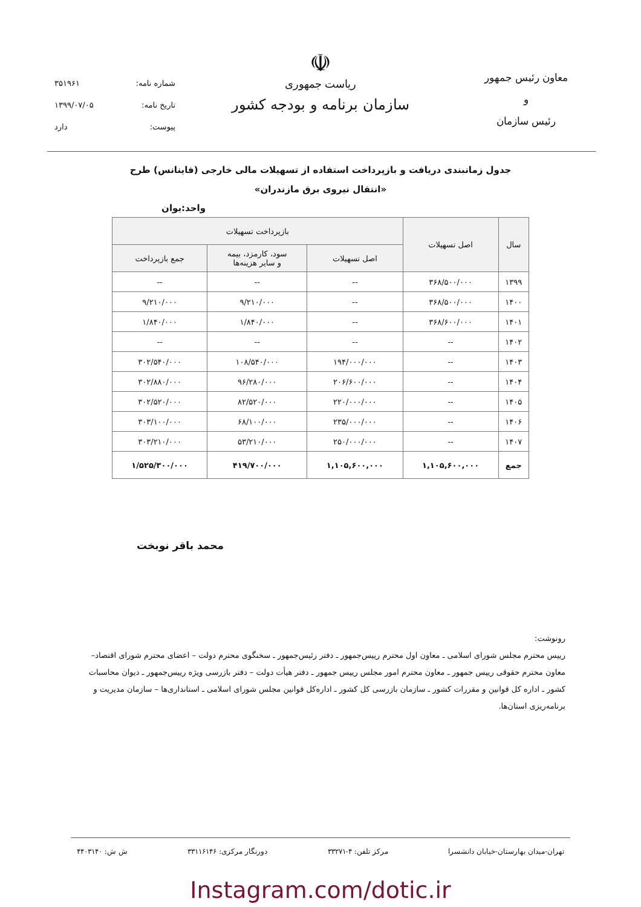معاون رئیس جمهور
و
رئیس سازمان
☫
ریاست جمهوری
سازمان برنامه و بودجه کشور
شماره نامه: ۳۵۱۹۶۱
تاریخ نامه: ۱۳۹۹/۰۷/۰۵
پیوست: دارد
جدول زمانبندی دریافت و بازپرداخت استفاده از تسهیلات مالی خارجی (فاینانس) طرح
«انتقال نیروی برق مازندران»
واحد:یوان
| سال | اصل تسهیلات | بازپرداخت تسهیلات | | |
| --- | --- | --- | --- | --- |
| | | اصل تسهیلات | سود، کارمزد، بیمه و سایر هزینه‌ها | جمع بازپرداخت |
| ۱۳۹۹ | ۳۶۸/۵۰۰/۰۰۰ | -- | -- | -- |
| ۱۴۰۰ | ۳۶۸/۵۰۰/۰۰۰ | -- | ۹/۲۱۰/۰۰۰ | ۹/۲۱۰/۰۰۰ |
| ۱۴۰۱ | ۳۶۸/۶۰۰/۰۰۰ | -- | ۱/۸۴۰/۰۰۰ | ۱/۸۴۰/۰۰۰ |
| ۱۴۰۲ | -- | -- | -- | -- |
| ۱۴۰۳ | -- | ۱۹۴/۰۰۰/۰۰۰ | ۱۰۸/۵۴۰/۰۰۰ | ۳۰۲/۵۴۰/۰۰۰ |
| ۱۴۰۴ | -- | ۲۰۶/۶۰۰/۰۰۰ | ۹۶/۲۸۰/۰۰۰ | ۳۰۲/۸۸۰/۰۰۰ |
| ۱۴۰۵ | -- | ۲۲۰/۰۰۰/۰۰۰ | ۸۲/۵۲۰/۰۰۰ | ۳۰۲/۵۲۰/۰۰۰ |
| ۱۴۰۶ | -- | ۲۳۵/۰۰۰/۰۰۰ | ۶۸/۱۰۰/۰۰۰ | ۳۰۳/۱۰۰/۰۰۰ |
| ۱۴۰۷ | -- | ۲۵۰/۰۰۰/۰۰۰ | ۵۳/۲۱۰/۰۰۰ | ۳۰۳/۲۱۰/۰۰۰ |
| جمع | ۱,۱۰۵,۶۰۰,۰۰۰ | ۱,۱۰۵,۶۰۰,۰۰۰ | ۴۱۹/۷۰۰/۰۰۰ | ۱/۵۲۵/۳۰۰/۰۰۰ |
محمد باقر نوبخت
رونوشت:
رییس محترم مجلس شورای اسلامی ـ معاون اول محترم رییس‌جمهور ـ دفتر رئیس‌جمهور ـ سخنگوی محترم دولت – اعضای محترم شورای اقتصاد– معاون محترم حقوقی رییس جمهور ـ معاون محترم امور مجلس رییس جمهور ـ دفتر هیأت دولت – دفتر بازرسی ویژه رییس‌جمهور ـ دیوان محاسبات کشور ـ اداره کل قوانین و مقررات کشور ـ سازمان بازرسی کل کشور ـ اداره‌کل قوانین مجلس شورای اسلامی ـ استانداری‌ها – سازمان مدیریت و برنامه‌ریزی استان‌ها.
تهران-میدان بهارستان-خیابان دانشسرا مرکز تلفن: ۴-۳۳۲۷۱ دورنگار مرکزی: ۳۳۱۱۶۱۴۶ ش ش: ۴۴۰۳۱۴۰
Instagram.com/dotic.ir